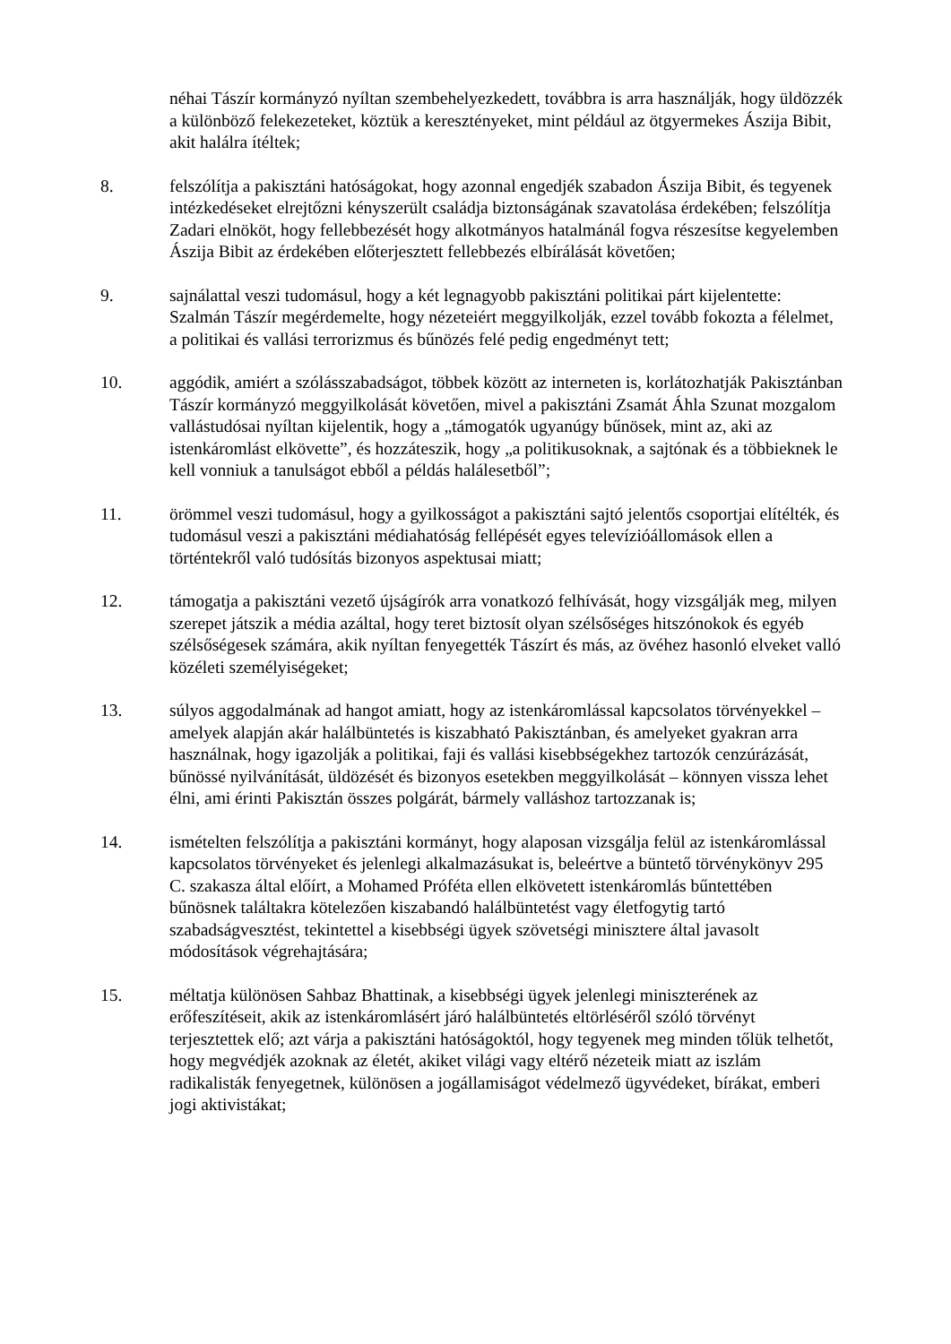néhai Tászír kormányzó nyíltan szembehelyezkedett, továbbra is arra használják, hogy üldözzék a különböző felekezeteket, köztük a keresztényeket, mint például az ötgyermekes Ászija Bibit, akit halálra ítéltek;
8. felszólítja a pakisztáni hatóságokat, hogy azonnal engedjék szabadon Ászija Bibit, és tegyenek intézkedéseket elrejtőzni kényszerült családja biztonságának szavatolása érdekében; felszólítja Zadari elnököt, hogy fellebbezését hogy alkotmányos hatalmánál fogva részesítse kegyelemben Ászija Bibit az érdekében előterjesztett fellebbezés elbírálását követően;
9. sajnálattal veszi tudomásul, hogy a két legnagyobb pakisztáni politikai párt kijelentette: Szalmán Tászír megérdemelte, hogy nézeteiért meggyilkolják, ezzel tovább fokozta a félelmet, a politikai és vallási terrorizmus és bűnözés felé pedig engedményt tett;
10. aggódik, amiért a szólásszabadságot, többek között az interneten is, korlátozhatják Pakisztánban Tászír kormányzó meggyilkolását követően, mivel a pakisztáni Zsamát Áhla Szunat mozgalom vallástudósai nyíltan kijelentik, hogy a „támogatók ugyanúgy bűnösek, mint az, aki az istenkáromlást elkövette”, és hozzáteszik, hogy „a politikusoknak, a sajtónak és a többieknek le kell vonniuk a tanulságot ebből a példás halálesetből”;
11. örömmel veszi tudomásul, hogy a gyilkosságot a pakisztáni sajtó jelentős csoportjai elítélték, és tudomásul veszi a pakisztáni médiahatóság fellépését egyes televízióállomások ellen a történtekről való tudósítás bizonyos aspektusai miatt;
12. támogatja a pakisztáni vezető újságírók arra vonatkozó felhívását, hogy vizsgálják meg, milyen szerepet játszik a média azáltal, hogy teret biztosít olyan szélsőséges hitszónokok és egyéb szélsőségesek számára, akik nyíltan fenyegették Tászírt és más, az övéhez hasonló elveket valló közéleti személyiségeket;
13. súlyos aggodalmának ad hangot amiatt, hogy az istenkáromlással kapcsolatos törvényekkel – amelyek alapján akár halálbüntetés is kiszabható Pakisztánban, és amelyeket gyakran arra használnak, hogy igazolják a politikai, faji és vallási kisebbségekhez tartozók cenzúrázását, bűnössé nyilvánítását, üldözését és bizonyos esetekben meggyilkolását – könnyen vissza lehet élni, ami érinti Pakisztán összes polgárát, bármely valláshoz tartozzanak is;
14. ismételten felszólítja a pakisztáni kormányt, hogy alaposan vizsgálja felül az istenkáromlással kapcsolatos törvényeket és jelenlegi alkalmazásukat is, beleértve a büntető törvénykönyv 295 C. szakasza által előírt, a Mohamed Próféta ellen elkövetett istenkáromlás bűntettében bűnösnek találtakra kötelezően kiszabandó halálbüntetést vagy életfogytig tartó szabadságvesztést, tekintettel a kisebbségi ügyek szövetségi minisztere által javasolt módosítások végrehajtására;
15. méltatja különösen Sahbaz Bhattinak, a kisebbségi ügyek jelenlegi miniszterének az erőfeszítéseit, akik az istenkáromlásért járó halálbüntetés eltörléséről szóló törvényt terjesztettek elő; azt várja a pakisztáni hatóságoktól, hogy tegyenek meg minden tőlük telhetőt, hogy megvédjék azoknak az életét, akiket világi vagy eltérő nézeteik miatt az iszlám radikalisták fenyegetnek, különösen a jogállamiságot védelmező ügyvédeket, bírákat, emberi jogi aktivistákat;